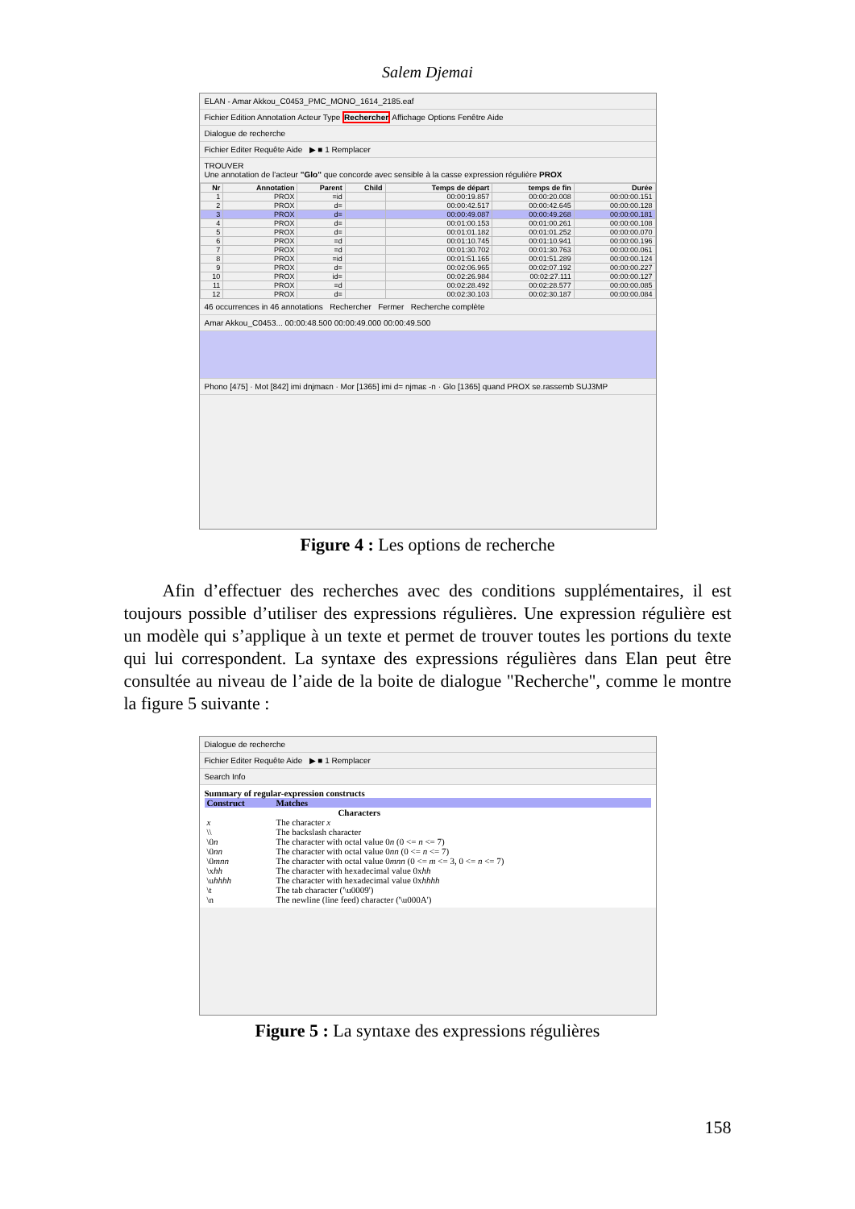Salem Djemai
ELAN - Amar Akkou_C0453_PMC_MONO_1614_2185.eaf
Fichier Edition Annotation Acteur Type Rechercher Affichage Options Fenêtre Aide
Dialogue de recherche
Fichier Editer Requête Aide ▶ ■ 1 Remplacer
TROUVER
Une annotation de l'acteur "Glo" que concorde avec sensible à la casse expression régulière PROX
| Nr | Annotation | Parent | Child | Temps de départ | temps de fin | Durée |
| --- | --- | --- | --- | --- | --- | --- |
| 1 | PROX | =id | | 00:00:19.857 | 00:00:20.008 | 00:00:00.151 |
| 2 | PROX | d= | | 00:00:42.517 | 00:00:42.645 | 00:00:00.128 |
| 3 | PROX | d= | | 00:00:49.087 | 00:00:49.268 | 00:00:00.181 |
| 4 | PROX | d= | | 00:01:00.153 | 00:01:00.261 | 00:00:00.108 |
| 5 | PROX | d= | | 00:01:01.182 | 00:01:01.252 | 00:00:00.070 |
| 6 | PROX | =d | | 00:01:10.745 | 00:01:10.941 | 00:00:00.196 |
| 7 | PROX | =d | | 00:01:30.702 | 00:01:30.763 | 00:00:00.061 |
| 8 | PROX | =id | | 00:01:51.165 | 00:01:51.289 | 00:00:00.124 |
| 9 | PROX | d= | | 00:02:06.965 | 00:02:07.192 | 00:00:00.227 |
| 10 | PROX | id= | | 00:02:26.984 | 00:02:27.111 | 00:00:00.127 |
| 11 | PROX | =d | | 00:02:28.492 | 00:02:28.577 | 00:00:00.085 |
| 12 | PROX | d= | | 00:02:30.103 | 00:02:30.187 | 00:00:00.084 |
46 occurrences in 46 annotations Rechercher Fermer Recherche complète
Amar Akkou_C0453... 00:00:48.500 00:00:49.000 00:00:49.500
Phono [475] · Mot [842] imi dnjmaɛn · Mor [1365] imi d= njmaɛ -n · Glo [1365] quand PROX se.rassemb SUJ3MP
Figure 4 : Les options de recherche
Afin d’effectuer des recherches avec des conditions supplémentaires, il est toujours possible d’utiliser des expressions régulières. Une expression régulière est un modèle qui s’applique à un texte et permet de trouver toutes les portions du texte qui lui correspondent. La syntaxe des expressions régulières dans Elan peut être consultée au niveau de l’aide de la boite de dialogue "Recherche", comme le montre la figure 5 suivante :
Dialogue de recherche
Fichier Editer Requête Aide ▶ ■ 1 Remplacer
Search Info
Summary of regular-expression constructs
| Construct | Matches |
| | Characters |
| x | The character x |
| \\ | The backslash character |
| \0 n | The character with octal value 0 n (0 <= n <= 7) |
| \0 nn | The character with octal value 0 nn (0 <= n <= 7) |
| \0 mnn | The character with octal value 0 mnn (0 <= m <= 3, 0 <= n <= 7) |
| \x hh | The character with hexadecimal value 0x hh |
| \u hhhh | The character with hexadecimal value 0x hhhh |
| \t | The tab character ('\u0009') |
| \n | The newline (line feed) character ('\u000A') |
Figure 5 : La syntaxe des expressions régulières
158